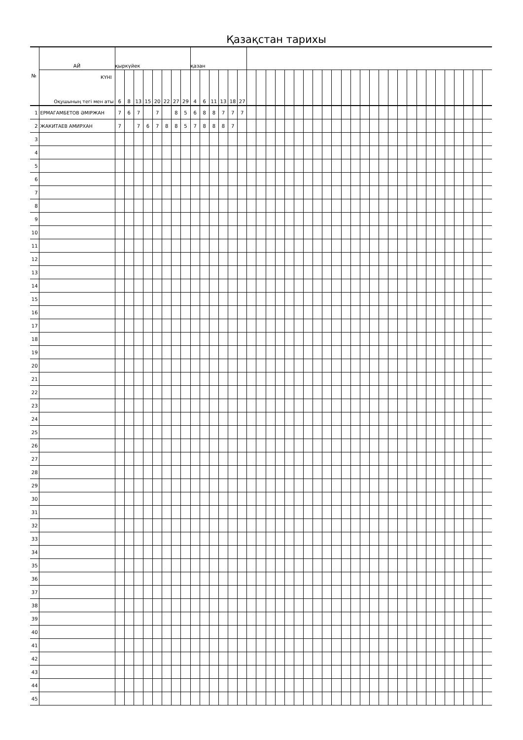Қазақстан тарихы
| № | АЙ | қыркүйек | | | | | | | | қазан | | | | | | | | | | | | | | | | | | | | | | | | | | | | | | | |
| | КҮНІ Оқушының тегі мен аты | 6 | 8 | 13 | 15 | 20 | 22 | 27 | 29 | 4 | 6 | 11 | 13 | 18 | 27 | | | | | | | | | | | | | | | | | | | | | | | | | | |
| 1 | ЕРМАГАМБЕТОВ ӘМІРЖАН | 7 | 6 | 7 | | 7 | | 8 | 5 | 6 | 8 | 8 | 7 | 7 | 7 | | | | | | | | | | | | | | | | | | | | | | | | | | |
| 2 | ЖАКИТАЕВ АМИРХАН | 7 | | 7 | 6 | 7 | 8 | 8 | 5 | 7 | 8 | 8 | 8 | 7 | | | | | | | | | | | | | | | | | | | | | | | | | | | |
| 3 | | | | | | | | | | | | | | | | | | | | | | | | | | | | | | | | | | | | | | | | | |
| 4 | | | | | | | | | | | | | | | | | | | | | | | | | | | | | | | | | | | | | | | | | |
| 5 | | | | | | | | | | | | | | | | | | | | | | | | | | | | | | | | | | | | | | | | | |
| 6 | | | | | | | | | | | | | | | | | | | | | | | | | | | | | | | | | | | | | | | | | |
| 7 | | | | | | | | | | | | | | | | | | | | | | | | | | | | | | | | | | | | | | | | | |
| 8 | | | | | | | | | | | | | | | | | | | | | | | | | | | | | | | | | | | | | | | | | |
| 9 | | | | | | | | | | | | | | | | | | | | | | | | | | | | | | | | | | | | | | | | | |
| 10 | | | | | | | | | | | | | | | | | | | | | | | | | | | | | | | | | | | | | | | | | |
| 11 | | | | | | | | | | | | | | | | | | | | | | | | | | | | | | | | | | | | | | | | | |
| 12 | | | | | | | | | | | | | | | | | | | | | | | | | | | | | | | | | | | | | | | | | |
| 13 | | | | | | | | | | | | | | | | | | | | | | | | | | | | | | | | | | | | | | | | | |
| 14 | | | | | | | | | | | | | | | | | | | | | | | | | | | | | | | | | | | | | | | | | |
| 15 | | | | | | | | | | | | | | | | | | | | | | | | | | | | | | | | | | | | | | | | | |
| 16 | | | | | | | | | | | | | | | | | | | | | | | | | | | | | | | | | | | | | | | | | |
| 17 | | | | | | | | | | | | | | | | | | | | | | | | | | | | | | | | | | | | | | | | | |
| 18 | | | | | | | | | | | | | | | | | | | | | | | | | | | | | | | | | | | | | | | | | |
| 19 | | | | | | | | | | | | | | | | | | | | | | | | | | | | | | | | | | | | | | | | | |
| 20 | | | | | | | | | | | | | | | | | | | | | | | | | | | | | | | | | | | | | | | | | |
| 21 | | | | | | | | | | | | | | | | | | | | | | | | | | | | | | | | | | | | | | | | | |
| 22 | | | | | | | | | | | | | | | | | | | | | | | | | | | | | | | | | | | | | | | | | |
| 23 | | | | | | | | | | | | | | | | | | | | | | | | | | | | | | | | | | | | | | | | | |
| 24 | | | | | | | | | | | | | | | | | | | | | | | | | | | | | | | | | | | | | | | | | |
| 25 | | | | | | | | | | | | | | | | | | | | | | | | | | | | | | | | | | | | | | | | | |
| 26 | | | | | | | | | | | | | | | | | | | | | | | | | | | | | | | | | | | | | | | | | |
| 27 | | | | | | | | | | | | | | | | | | | | | | | | | | | | | | | | | | | | | | | | | |
| 28 | | | | | | | | | | | | | | | | | | | | | | | | | | | | | | | | | | | | | | | | | |
| 29 | | | | | | | | | | | | | | | | | | | | | | | | | | | | | | | | | | | | | | | | | |
| 30 | | | | | | | | | | | | | | | | | | | | | | | | | | | | | | | | | | | | | | | | | |
| 31 | | | | | | | | | | | | | | | | | | | | | | | | | | | | | | | | | | | | | | | | | |
| 32 | | | | | | | | | | | | | | | | | | | | | | | | | | | | | | | | | | | | | | | | | |
| 33 | | | | | | | | | | | | | | | | | | | | | | | | | | | | | | | | | | | | | | | | | |
| 34 | | | | | | | | | | | | | | | | | | | | | | | | | | | | | | | | | | | | | | | | | |
| 35 | | | | | | | | | | | | | | | | | | | | | | | | | | | | | | | | | | | | | | | | | |
| 36 | | | | | | | | | | | | | | | | | | | | | | | | | | | | | | | | | | | | | | | | | |
| 37 | | | | | | | | | | | | | | | | | | | | | | | | | | | | | | | | | | | | | | | | | |
| 38 | | | | | | | | | | | | | | | | | | | | | | | | | | | | | | | | | | | | | | | | | |
| 39 | | | | | | | | | | | | | | | | | | | | | | | | | | | | | | | | | | | | | | | | | |
| 40 | | | | | | | | | | | | | | | | | | | | | | | | | | | | | | | | | | | | | | | | | |
| 41 | | | | | | | | | | | | | | | | | | | | | | | | | | | | | | | | | | | | | | | | | |
| 42 | | | | | | | | | | | | | | | | | | | | | | | | | | | | | | | | | | | | | | | | | |
| 43 | | | | | | | | | | | | | | | | | | | | | | | | | | | | | | | | | | | | | | | | | |
| 44 | | | | | | | | | | | | | | | | | | | | | | | | | | | | | | | | | | | | | | | | | |
| 45 | | | | | | | | | | | | | | | | | | | | | | | | | | | | | | | | | | | | | | | | | |